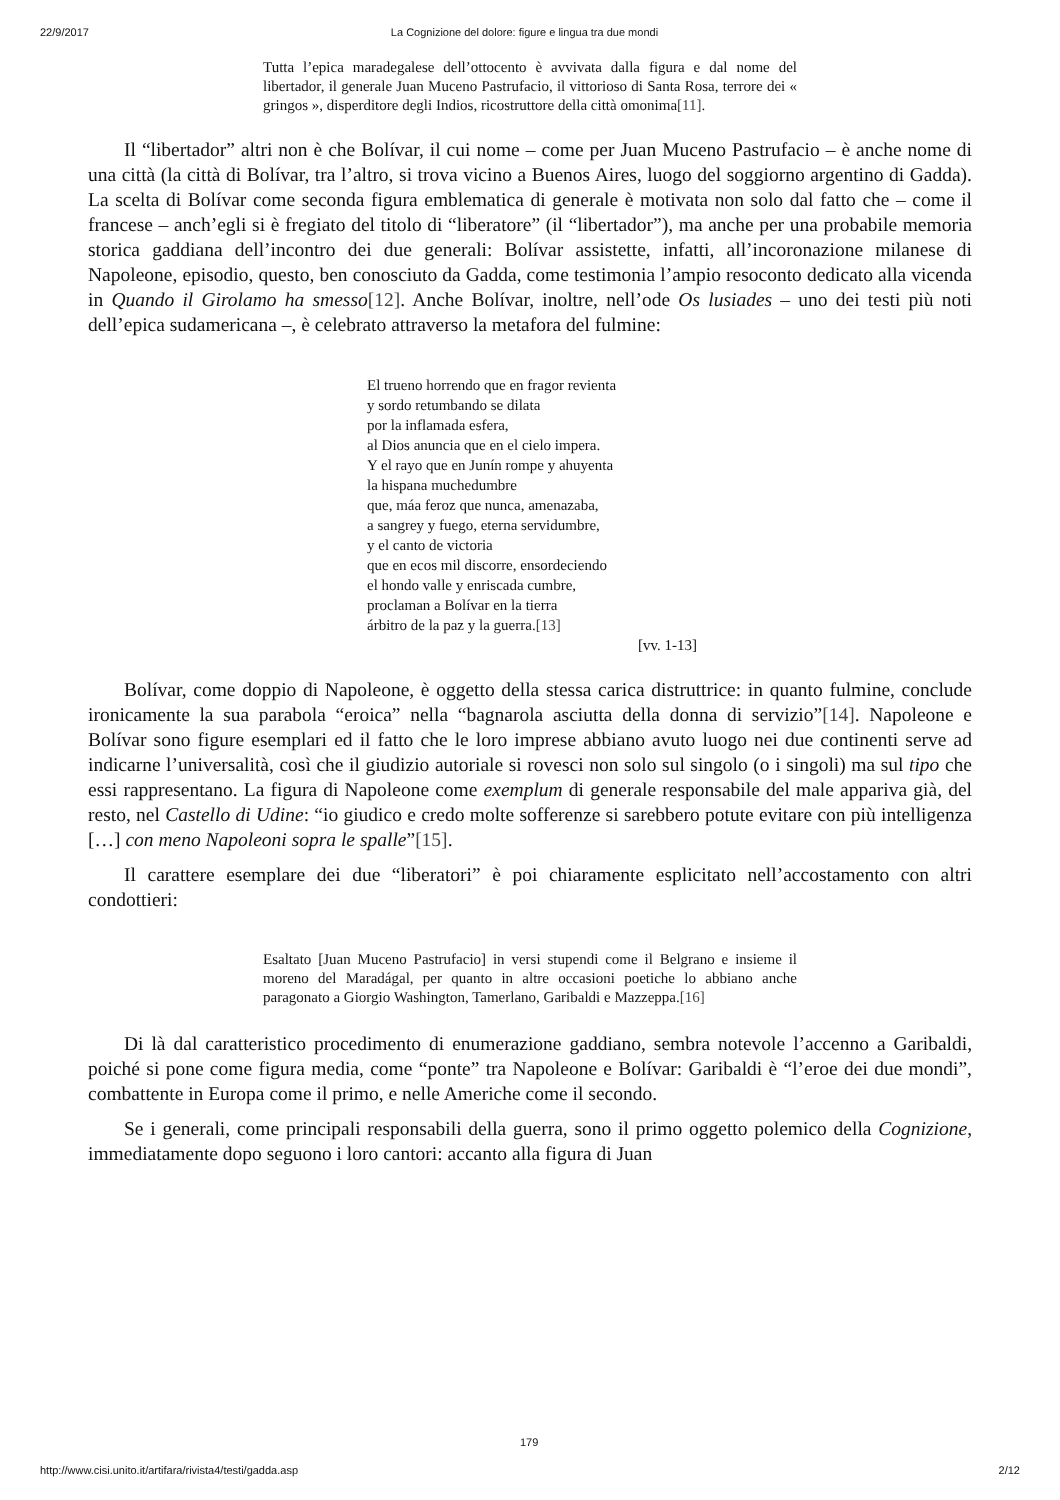22/9/2017 La Cognizione del dolore: figure e lingua tra due mondi
Tutta l’epica maradegalese dell’ottocento è avvivata dalla figura e dal nome del libertador, il generale Juan Muceno Pastrufacio, il vittorioso di Santa Rosa, terrore dei « gringos », disperditore degli Indios, ricostruttore della città omonima[11].
Il “libertador” altri non è che Bolívar, il cui nome – come per Juan Muceno Pastrufacio – è anche nome di una città (la città di Bolívar, tra l’altro, si trova vicino a Buenos Aires, luogo del soggiorno argentino di Gadda). La scelta di Bolívar come seconda figura emblematica di generale è motivata non solo dal fatto che – come il francese – anch’egli si è fregiato del titolo di “liberatore” (il “libertador”), ma anche per una probabile memoria storica gaddiana dell’incontro dei due generali: Bolívar assistette, infatti, all’incoronazione milanese di Napoleone, episodio, questo, ben conosciuto da Gadda, come testimonia l’ampio resoconto dedicato alla vicenda in Quando il Girolamo ha smesso[12]. Anche Bolívar, inoltre, nell’ode Os lusiades – uno dei testi più noti dell’epica sudamericana –, è celebrato attraverso la metafora del fulmine:
El trueno horrendo que en fragor revienta
y sordo retumbando se dilata
por la inflamada esfera,
al Dios anuncia que en el cielo impera.
Y el rayo que en Junín rompe y ahuyenta
la hispana muchedumbre
que, máa feroz que nunca, amenazaba,
a sangrey y fuego, eterna servidumbre,
y el canto de victoria
que en ecos mil discorre, ensordeciendo
el hondo valle y enriscada cumbre,
proclaman a Bolívar en la tierra
árbitro de la paz y la guerra.[13]
[vv. 1-13]
Bolívar, come doppio di Napoleone, è oggetto della stessa carica distruttrice: in quanto fulmine, conclude ironicamente la sua parabola “eroica” nella “bagnarola asciutta della donna di servizio”[14]. Napoleone e Bolívar sono figure esemplari ed il fatto che le loro imprese abbiano avuto luogo nei due continenti serve ad indicarne l’universalità, così che il giudizio autoriale si rovesci non solo sul singolo (o i singoli) ma sul tipo che essi rappresentano. La figura di Napoleone come exemplum di generale responsabile del male appariva già, del resto, nel Castello di Udine: “io giudico e credo molte sofferenze si sarebbero potute evitare con più intelligenza […] con meno Napoleoni sopra le spalle”[15].
Il carattere esemplare dei due “liberatori” è poi chiaramente esplicitato nell’accostamento con altri condottieri:
Esaltato [Juan Muceno Pastrufacio] in versi stupendi come il Belgrano e insieme il moreno del Maradágal, per quanto in altre occasioni poetiche lo abbiano anche paragonato a Giorgio Washington, Tamerlano, Garibaldi e Mazzeppa.[16]
Di là dal caratteristico procedimento di enumerazione gaddiano, sembra notevole l’accenno a Garibaldi, poiché si pone come figura media, come “ponte” tra Napoleone e Bolívar: Garibaldi è “l’eroe dei due mondi”, combattente in Europa come il primo, e nelle Americhe come il secondo.
Se i generali, come principali responsabili della guerra, sono il primo oggetto polemico della Cognizione, immediatamente dopo seguono i loro cantori: accanto alla figura di Juan
179
http://www.cisi.unito.it/artifara/rivista4/testi/gadda.asp 2/12